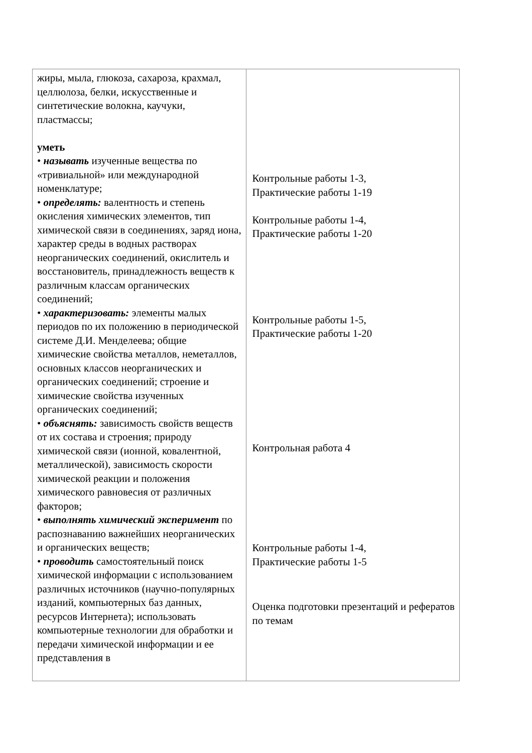| жиры, мыла, глюкоза, сахароза, крахмал, целлюлоза, белки, искусственные и синтетические волокна, каучуки, пластмассы; уметь • называть изученные вещества по «тривиальной» или международной номенклатуре; • определять: валентность и степень окисления химических элементов, тип химической связи в соединениях, заряд иона, характер среды в водных растворах неорганических соединений, окислитель и восстановитель, принадлежность веществ к различным классам органических соединений; • характеризовать: элементы малых периодов по их положению в периодической системе Д.И. Менделеева; общие химические свойства металлов, неметаллов, основных классов неорганических и органических соединений; строение и химические свойства изученных органических соединений; • объяснять: зависимость свойств веществ от их состава и строения; природу химической связи (ионной, ковалентной, металлической), зависимость скорости химической реакции и положения химического равновесия от различных факторов; • выполнять химический эксперимент по распознаванию важнейших неорганических и органических веществ; • проводить самостоятельный поиск химической информации с использованием различных источников (научно-популярных изданий, компьютерных баз данных, ресурсов Интернета); использовать компьютерные технологии для обработки и передачи химической информации и ее представления в | Контрольные работы 1-3, Практические работы 1-19 Контрольные работы 1-4, Практические работы 1-20 Контрольные работы 1-5, Практические работы 1-20 Контрольная работа 4 Контрольные работы 1-4, Практические работы 1-5 Оценка подготовки презентаций и рефератов по темам |